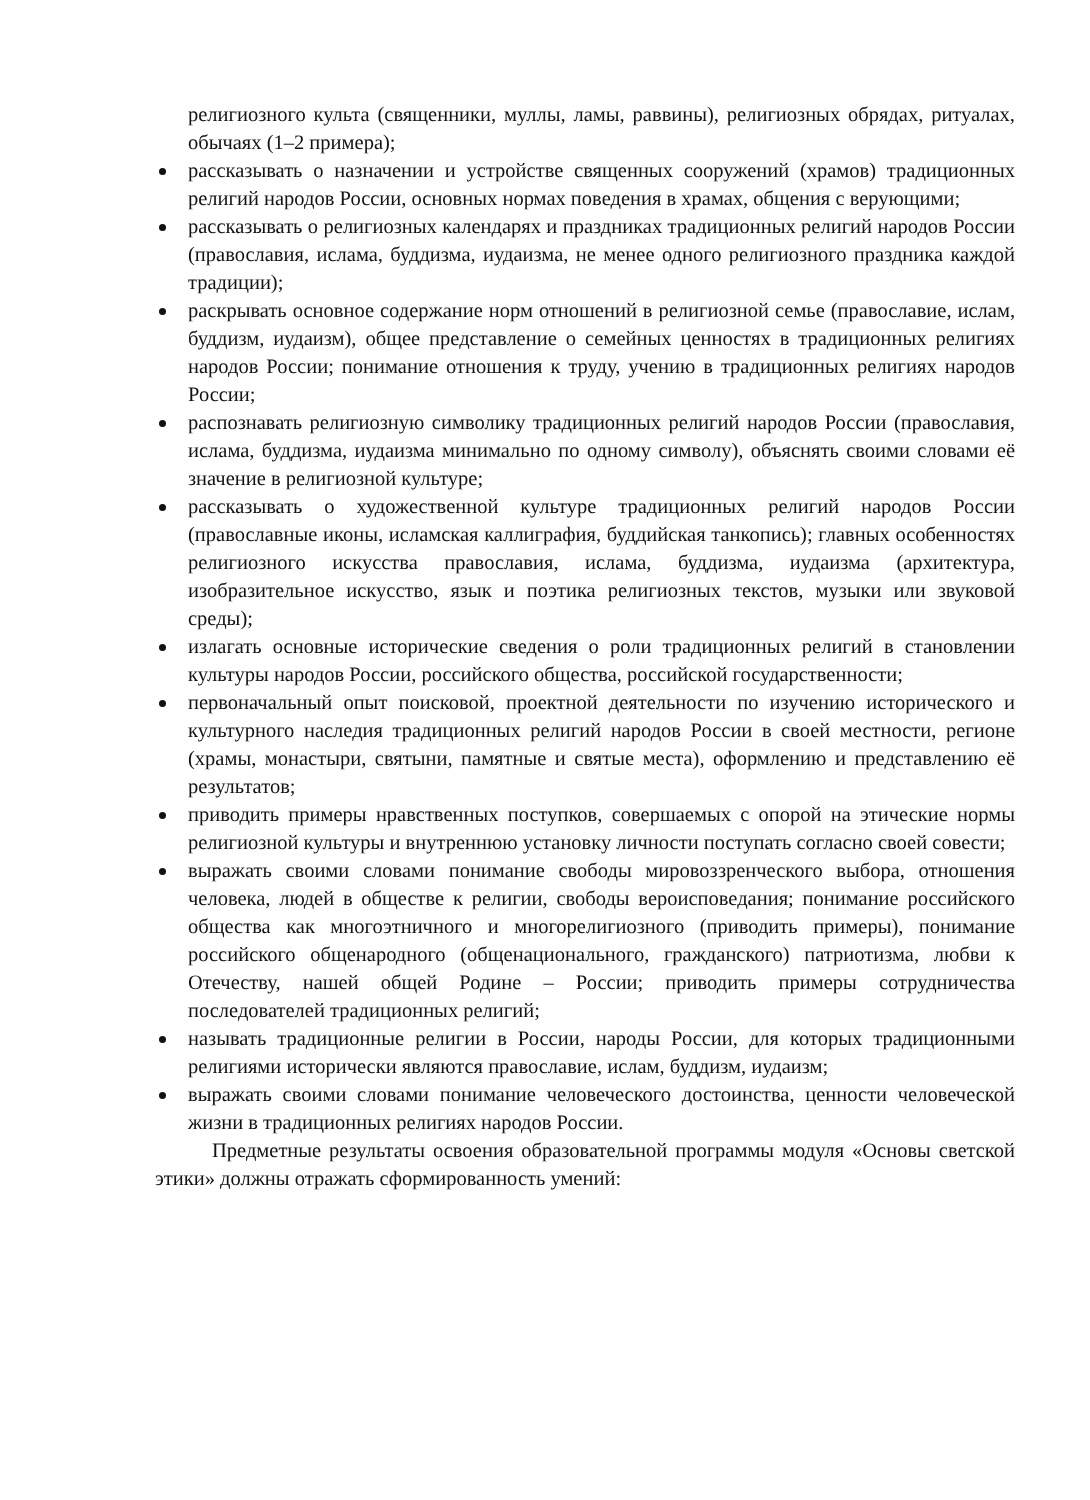религиозного культа (священники, муллы, ламы, раввины), религиозных обрядах, ритуалах, обычаях (1–2 примера);
рассказывать о назначении и устройстве священных сооружений (храмов) традиционных религий народов России, основных нормах поведения в храмах, общения с верующими;
рассказывать о религиозных календарях и праздниках традиционных религий народов России (православия, ислама, буддизма, иудаизма, не менее одного религиозного праздника каждой традиции);
раскрывать основное содержание норм отношений в религиозной семье (православие, ислам, буддизм, иудаизм), общее представление о семейных ценностях в традиционных религиях народов России; понимание отношения к труду, учению в традиционных религиях народов России;
распознавать религиозную символику традиционных религий народов России (православия, ислама, буддизма, иудаизма минимально по одному символу), объяснять своими словами её значение в религиозной культуре;
рассказывать о художественной культуре традиционных религий народов России (православные иконы, исламская каллиграфия, буддийская танкопись); главных особенностях религиозного искусства православия, ислама, буддизма, иудаизма (архитектура, изобразительное искусство, язык и поэтика религиозных текстов, музыки или звуковой среды);
излагать основные исторические сведения о роли традиционных религий в становлении культуры народов России, российского общества, российской государственности;
первоначальный опыт поисковой, проектной деятельности по изучению исторического и культурного наследия традиционных религий народов России в своей местности, регионе (храмы, монастыри, святыни, памятные и святые места), оформлению и представлению её результатов;
приводить примеры нравственных поступков, совершаемых с опорой на этические нормы религиозной культуры и внутреннюю установку личности поступать согласно своей совести;
выражать своими словами понимание свободы мировоззренческого выбора, отношения человека, людей в обществе к религии, свободы вероисповедания; понимание российского общества как многоэтничного и многорелигиозного (приводить примеры), понимание российского общенародного (общенационального, гражданского) патриотизма, любви к Отечеству, нашей общей Родине – России; приводить примеры сотрудничества последователей традиционных религий;
называть традиционные религии в России, народы России, для которых традиционными религиями исторически являются православие, ислам, буддизм, иудаизм;
выражать своими словами понимание человеческого достоинства, ценности человеческой жизни в традиционных религиях народов России.
Предметные результаты освоения образовательной программы модуля «Основы светской этики» должны отражать сформированность умений: